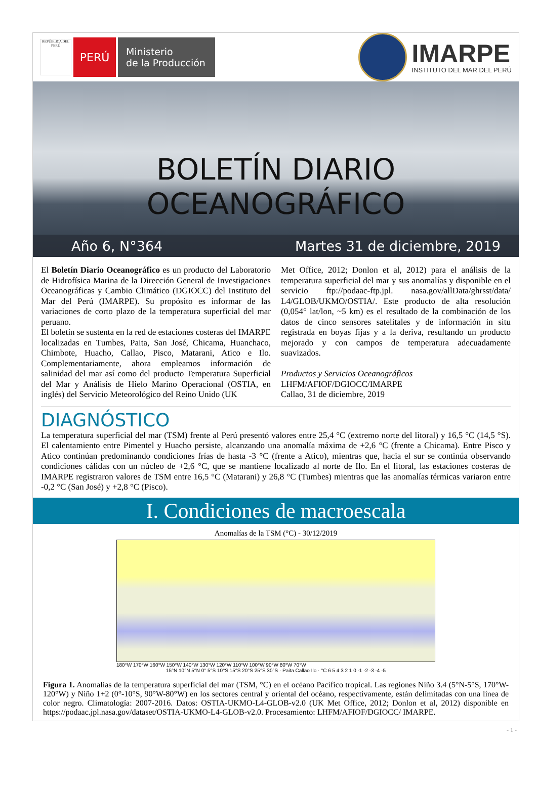REPÚBLICA DEL PERÚ
PERÚ
Ministerio
de la Producción
IMARPE
INSTITUTO DEL MAR DEL PERÚ
BOLETÍN DIARIO OCEANOGRÁFICO
Año 6, N°364 Martes 31 de diciembre, 2019
El Boletín Diario Oceanográfico es un producto del Laboratorio de Hidrofísica Marina de la Dirección General de Investigaciones Oceanográficas y Cambio Climático (DGIOCC) del Instituto del Mar del Perú (IMARPE). Su propósito es informar de las variaciones de corto plazo de la temperatura superficial del mar peruano.
El boletín se sustenta en la red de estaciones costeras del IMARPE localizadas en Tumbes, Paita, San José, Chicama, Huanchaco, Chimbote, Huacho, Callao, Pisco, Matarani, Atico e Ilo. Complementariamente, ahora empleamos información de salinidad del mar así como del producto Temperatura Superficial del Mar y Análisis de Hielo Marino Operacional (OSTIA, en inglés) del Servicio Meteorológico del Reino Unido (UK
Met Office, 2012; Donlon et al, 2012) para el análisis de la temperatura superficial del mar y sus anomalías y disponible en el servicio ftp://podaac-ftp.jpl. nasa.gov/allData/ghrsst/data/ L4/GLOB/UKMO/OSTIA/. Este producto de alta resolución (0,054° lat/lon, ~5 km) es el resultado de la combinación de los datos de cinco sensores satelitales y de información in situ registrada en boyas fijas y a la deriva, resultando un producto mejorado y con campos de temperatura adecuadamente suavizados.
Productos y Servicios Oceanográficos
LHFM/AFIOF/DGIOCC/IMARPE
Callao, 31 de diciembre, 2019
DIAGNÓSTICO
La temperatura superficial del mar (TSM) frente al Perú presentó valores entre 25,4 °C (extremo norte del litoral) y 16,5 °C (14,5 °S). El calentamiento entre Pimentel y Huacho persiste, alcanzando una anomalía máxima de +2,6 °C (frente a Chicama). Entre Pisco y Atico continúan predominando condiciones frías de hasta -3 °C (frente a Atico), mientras que, hacia el sur se continúa observando condiciones cálidas con un núcleo de +2,6 °C, que se mantiene localizado al norte de Ilo. En el litoral, las estaciones costeras de IMARPE registraron valores de TSM entre 16,5 °C (Matarani) y 26,8 °C (Tumbes) mientras que las anomalías térmicas variaron entre -0,2 °C (San José) y +2,8 °C (Pisco).
I. Condiciones de macroescala
Anomalías de la TSM (°C) - 30/12/2019
180°W 170°W 160°W 150°W 140°W 130°W 120°W 110°W 100°W 90°W 80°W 70°W
15°N 10°N 5°N 0° 5°S 10°S 15°S 20°S 25°S 30°S · Paita Callao Ilo · °C 6 5 4 3 2 1 0 -1 -2 -3 -4 -5
Figura 1. Anomalías de la temperatura superficial del mar (TSM, °C) en el océano Pacífico tropical. Las regiones Niño 3.4 (5°N-5°S, 170°W-120°W) y Niño 1+2 (0°-10°S, 90°W-80°W) en los sectores central y oriental del océano, respectivamente, están delimitadas con una línea de color negro. Climatología: 2007-2016. Datos: OSTIA-UKMO-L4-GLOB-v2.0 (UK Met Office, 2012; Donlon et al, 2012) disponible en https://podaac.jpl.nasa.gov/dataset/OSTIA-UKMO-L4-GLOB-v2.0. Procesamiento: LHFM/AFIOF/DGIOCC/ IMARPE.
- 1 -